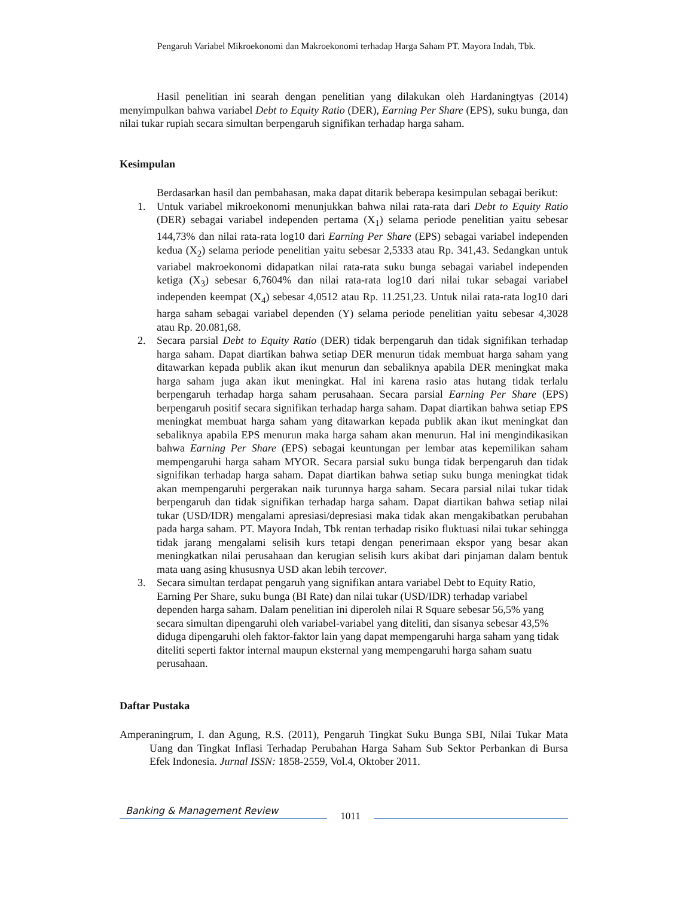Pengaruh Variabel Mikroekonomi dan Makroekonomi terhadap Harga Saham PT. Mayora Indah, Tbk.
Hasil penelitian ini searah dengan penelitian yang dilakukan oleh Hardaningtyas (2014) menyimpulkan bahwa variabel Debt to Equity Ratio (DER), Earning Per Share (EPS), suku bunga, dan nilai tukar rupiah secara simultan berpengaruh signifikan terhadap harga saham.
Kesimpulan
Berdasarkan hasil dan pembahasan, maka dapat ditarik beberapa kesimpulan sebagai berikut:
1. Untuk variabel mikroekonomi menunjukkan bahwa nilai rata-rata dari Debt to Equity Ratio (DER) sebagai variabel independen pertama (X<sub>1</sub>) selama periode penelitian yaitu sebesar 144,73% dan nilai rata-rata log10 dari Earning Per Share (EPS) sebagai variabel independen kedua (X<sub>2</sub>) selama periode penelitian yaitu sebesar 2,5333 atau Rp. 341,43. Sedangkan untuk variabel makroekonomi didapatkan nilai rata-rata suku bunga sebagai variabel independen ketiga (X<sub>3</sub>) sebesar 6,7604% dan nilai rata-rata log10 dari nilai tukar sebagai variabel independen keempat (X<sub>4</sub>) sebesar 4,0512 atau Rp. 11.251,23. Untuk nilai rata-rata log10 dari harga saham sebagai variabel dependen (Y) selama periode penelitian yaitu sebesar 4,3028 atau Rp. 20.081,68.
2. Secara parsial Debt to Equity Ratio (DER) tidak berpengaruh dan tidak signifikan terhadap harga saham. Dapat diartikan bahwa setiap DER menurun tidak membuat harga saham yang ditawarkan kepada publik akan ikut menurun dan sebaliknya apabila DER meningkat maka harga saham juga akan ikut meningkat. Hal ini karena rasio atas hutang tidak terlalu berpengaruh terhadap harga saham perusahaan. Secara parsial Earning Per Share (EPS) berpengaruh positif secara signifikan terhadap harga saham. Dapat diartikan bahwa setiap EPS meningkat membuat harga saham yang ditawarkan kepada publik akan ikut meningkat dan sebaliknya apabila EPS menurun maka harga saham akan menurun. Hal ini mengindikasikan bahwa Earning Per Share (EPS) sebagai keuntungan per lembar atas kepemilikan saham mempengaruhi harga saham MYOR. Secara parsial suku bunga tidak berpengaruh dan tidak signifikan terhadap harga saham. Dapat diartikan bahwa setiap suku bunga meningkat tidak akan mempengaruhi pergerakan naik turunnya harga saham. Secara parsial nilai tukar tidak berpengaruh dan tidak signifikan terhadap harga saham. Dapat diartikan bahwa setiap nilai tukar (USD/IDR) mengalami apresiasi/depresiasi maka tidak akan mengakibatkan perubahan pada harga saham. PT. Mayora Indah, Tbk rentan terhadap risiko fluktuasi nilai tukar sehingga tidak jarang mengalami selisih kurs tetapi dengan penerimaan ekspor yang besar akan meningkatkan nilai perusahaan dan kerugian selisih kurs akibat dari pinjaman dalam bentuk mata uang asing khususnya USD akan lebih tercover.
3. Secara simultan terdapat pengaruh yang signifikan antara variabel Debt to Equity Ratio, Earning Per Share, suku bunga (BI Rate) dan nilai tukar (USD/IDR) terhadap variabel dependen harga saham. Dalam penelitian ini diperoleh nilai R Square sebesar 56,5% yang secara simultan dipengaruhi oleh variabel-variabel yang diteliti, dan sisanya sebesar 43,5% diduga dipengaruhi oleh faktor-faktor lain yang dapat mempengaruhi harga saham yang tidak diteliti seperti faktor internal maupun eksternal yang mempengaruhi harga saham suatu perusahaan.
Daftar Pustaka
Amperaningrum, I. dan Agung, R.S. (2011), Pengaruh Tingkat Suku Bunga SBI, Nilai Tukar Mata Uang dan Tingkat Inflasi Terhadap Perubahan Harga Saham Sub Sektor Perbankan di Bursa Efek Indonesia. Jurnal ISSN: 1858-2559, Vol.4, Oktober 2011.
Banking & Management Review
1011